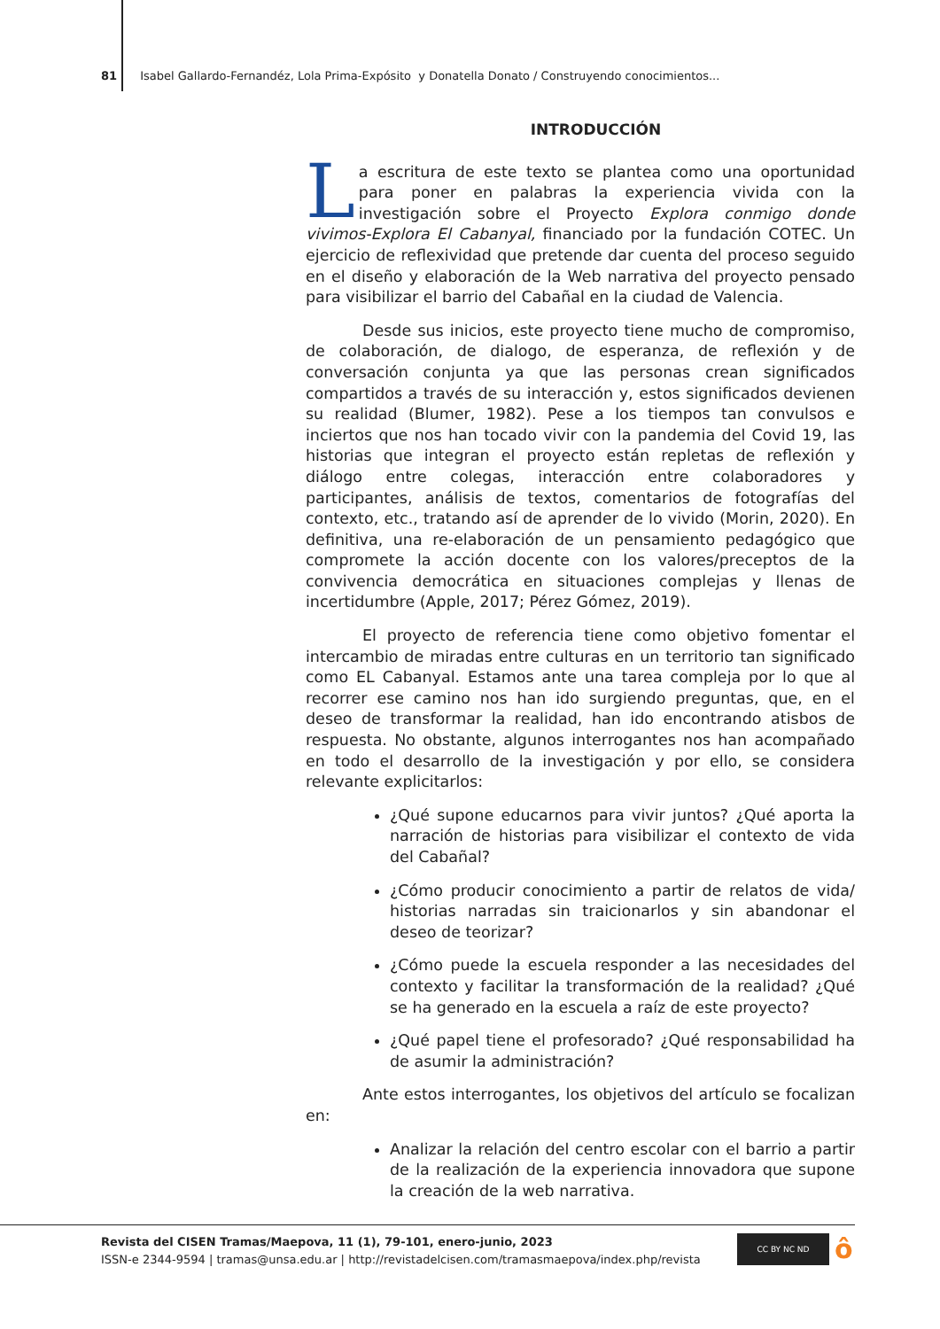81 Isabel Gallardo-Fernandéz, Lola Prima-Expósito y Donatella Donato / Construyendo conocimientos...
INTRODUCCIÓN
La escritura de este texto se plantea como una oportunidad para poner en palabras la experiencia vivida con la investigación sobre el Proyecto Explora conmigo donde vivimos-Explora El Cabanyal, financiado por la fundación COTEC. Un ejercicio de reflexividad que pretende dar cuenta del proceso seguido en el diseño y elaboración de la Web narrativa del proyecto pensado para visibilizar el barrio del Cabañal en la ciudad de Valencia.
Desde sus inicios, este proyecto tiene mucho de compromiso, de colaboración, de dialogo, de esperanza, de reflexión y de conversación conjunta ya que las personas crean significados compartidos a través de su interacción y, estos significados devienen su realidad (Blumer, 1982). Pese a los tiempos tan convulsos e inciertos que nos han tocado vivir con la pandemia del Covid 19, las historias que integran el proyecto están repletas de reflexión y diálogo entre colegas, interacción entre colaboradores y participantes, análisis de textos, comentarios de fotografías del contexto, etc., tratando así de aprender de lo vivido (Morin, 2020). En definitiva, una re-elaboración de un pensamiento pedagógico que compromete la acción docente con los valores/preceptos de la convivencia democrática en situaciones complejas y llenas de incertidumbre (Apple, 2017; Pérez Gómez, 2019).
El proyecto de referencia tiene como objetivo fomentar el intercambio de miradas entre culturas en un territorio tan significado como EL Cabanyal. Estamos ante una tarea compleja por lo que al recorrer ese camino nos han ido surgiendo preguntas, que, en el deseo de transformar la realidad, han ido encontrando atisbos de respuesta. No obstante, algunos interrogantes nos han acompañado en todo el desarrollo de la investigación y por ello, se considera relevante explicitarlos:
¿Qué supone educarnos para vivir juntos? ¿Qué aporta la narración de historias para visibilizar el contexto de vida del Cabañal?
¿Cómo producir conocimiento a partir de relatos de vida/ historias narradas sin traicionarlos y sin abandonar el deseo de teorizar?
¿Cómo puede la escuela responder a las necesidades del contexto y facilitar la transformación de la realidad? ¿Qué se ha generado en la escuela a raíz de este proyecto?
¿Qué papel tiene el profesorado? ¿Qué responsabilidad ha de asumir la administración?
Ante estos interrogantes, los objetivos del artículo se focalizan en:
Analizar la relación del centro escolar con el barrio a partir de la realización de la experiencia innovadora que supone la creación de la web narrativa.
Revista del CISEN Tramas/Maepova, 11 (1), 79-101, enero-junio, 2023
ISSN-e 2344-9594 | tramas@unsa.edu.ar | http://revistadelcisen.com/tramasmaepova/index.php/revista
CC BY NC ND ô